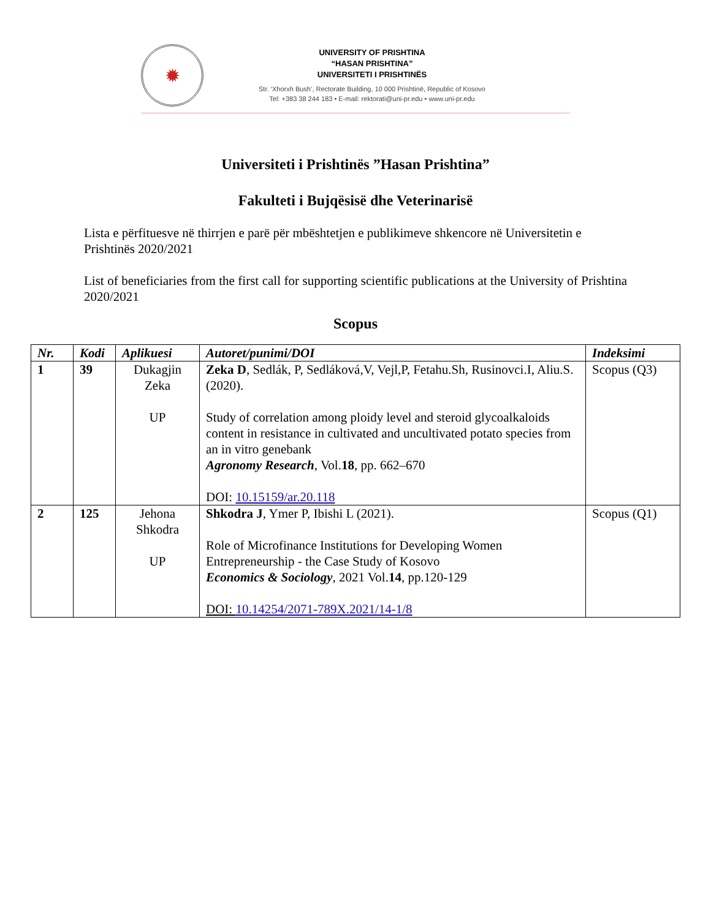✹
UNIVERSITY OF PRISHTINA
“HASAN PRISHTINA”
UNIVERSITETI I PRISHTINËS
Str. ‘Xhorxh Bush’, Rectorate Building, 10 000 Prishtinë, Republic of Kosovo
Tel: +383 38 244 183 • E-mail: rektorati@uni-pr.edu • www.uni-pr.edu
Universiteti i Prishtinës ”Hasan Prishtina”
Fakulteti i Bujqësisë dhe Veterinarisë
Lista e përfituesve në thirrjen e parë për mbështetjen e publikimeve shkencore në Universitetin e Prishtinës 2020/2021
List of beneficiaries from the first call for supporting scientific publications at the University of Prishtina 2020/2021
Scopus
| Nr. | Kodi | Aplikuesi | Autoret/punimi/DOI | Indeksimi |
| --- | --- | --- | --- | --- |
| 1 | 39 | Dukagjin Zeka UP | Zeka D , Sedlák, P, Sedláková,V, Vejl,P, Fetahu.Sh, Rusinovci.I, Aliu.S. (2020). Study of correlation among ploidy level and steroid glycoalkaloids content in resistance in cultivated and uncultivated potato species from an in vitro genebank Agronomy Research , Vol. 18 , pp. 662–670 DOI: 10.15159/ar.20.118 | Scopus (Q3) |
| 2 | 125 | Jehona Shkodra UP | Shkodra J , Ymer P, Ibishi L (2021). Role of Microfinance Institutions for Developing Women Entrepreneurship - the Case Study of Kosovo Economics & Sociology , 2021 Vol. 14 , pp.120-129 DOI: 10.14254/2071-789X.2021/14-1/8 | Scopus (Q1) |